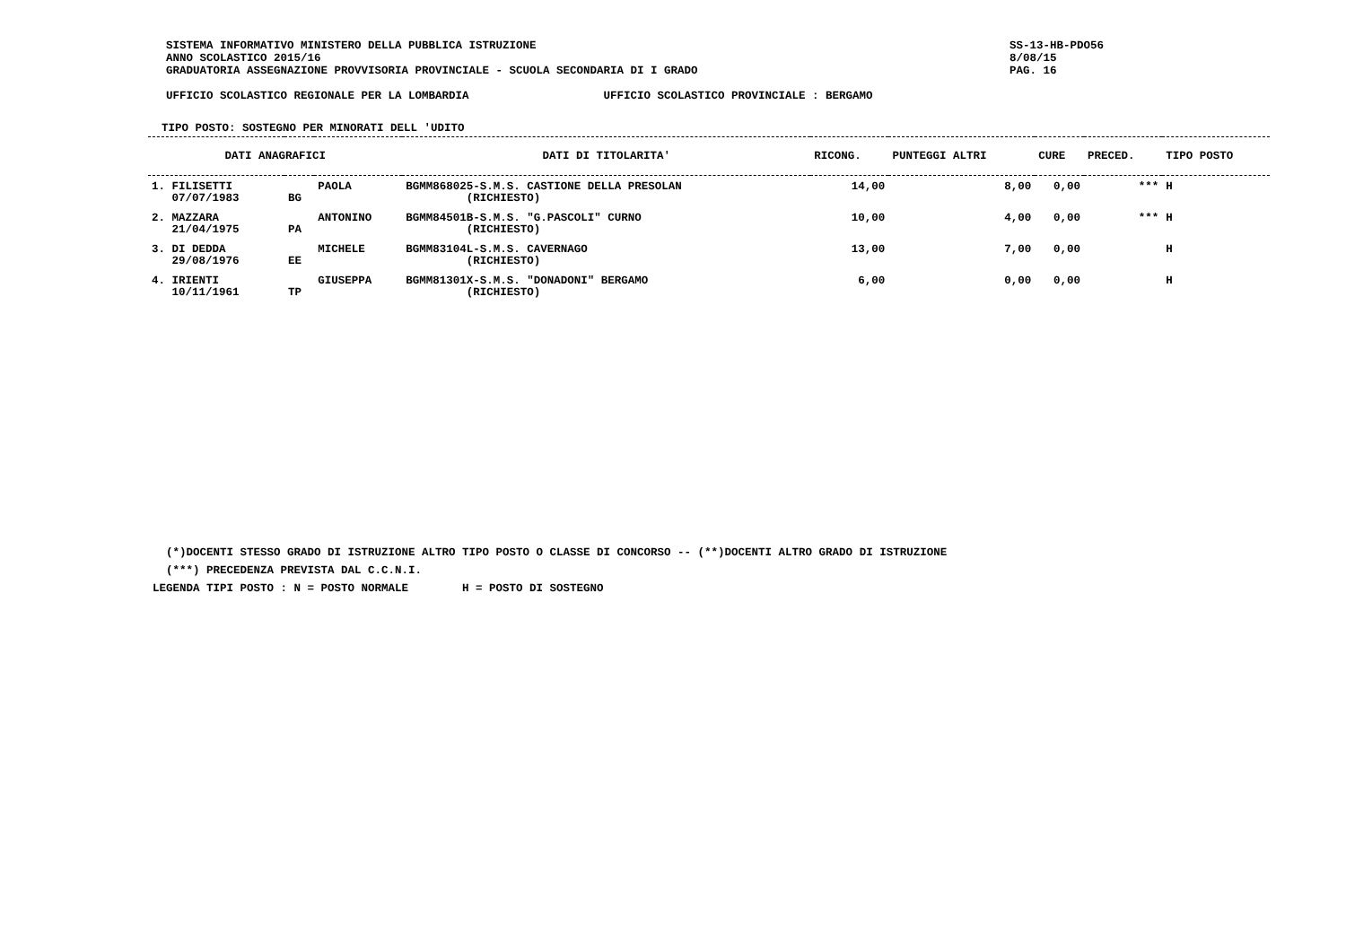SISTEMA INFORMATIVO MINISTERO DELLA PUBBLICA ISTRUZIONE
ANNO SCOLASTICO 2015/16
GRADUATORIA ASSEGNAZIONE PROVVISORIA PROVINCIALE - SCUOLA SECONDARIA DI I GRADO
SS-13-HB-PDO56
8/08/15
PAG. 16
UFFICIO SCOLASTICO REGIONALE PER LA LOMBARDIA
UFFICIO SCOLASTICO PROVINCIALE : BERGAMO
TIPO POSTO: SOSTEGNO PER MINORATI DELL 'UDITO
| DATI ANAGRAFICI | | | DATI DI TITOLARITA' | RICONG. | PUNTEGGI ALTRI | CURE | PRECED. | TIPO POSTO |
| --- | --- | --- | --- | --- | --- | --- | --- | --- |
| 1. FILISETTI 07/07/1983 | BG | PAOLA | BGMM868025-S.M.S. CASTIONE DELLA PRESOLAN (RICHIESTO) | 14,00 | 8,00 | 0,00 | *** | H |
| 2. MAZZARA 21/04/1975 | PA | ANTONINO | BGMM84501B-S.M.S. "G.PASCOLI" CURNO (RICHIESTO) | 10,00 | 4,00 | 0,00 | *** | H |
| 3. DI DEDDA 29/08/1976 | EE | MICHELE | BGMM83104L-S.M.S. CAVERNAGO (RICHIESTO) | 13,00 | 7,00 | 0,00 | | H |
| 4. IRIENTI 10/11/1961 | TP | GIUSEPPA | BGMM81301X-S.M.S. "DONADONI" BERGAMO (RICHIESTO) | 6,00 | 0,00 | 0,00 | | H |
(*)DOCENTI STESSO GRADO DI ISTRUZIONE ALTRO TIPO POSTO O CLASSE DI CONCORSO -- (**)DOCENTI ALTRO GRADO DI ISTRUZIONE
(***) PRECEDENZA PREVISTA DAL C.C.N.I.
LEGENDA TIPI POSTO : N = POSTO NORMALE H = POSTO DI SOSTEGNO